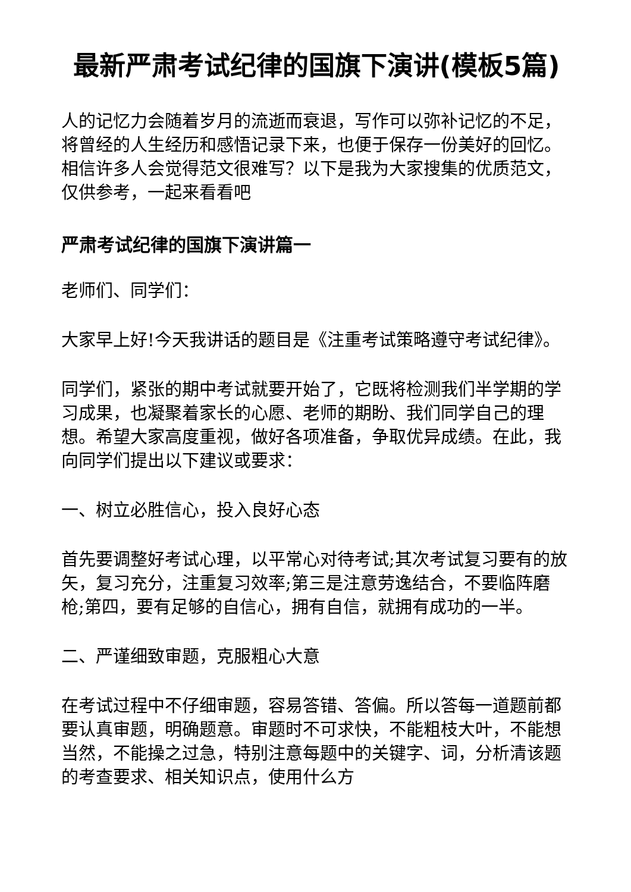最新严肃考试纪律的国旗下演讲(模板5篇)
人的记忆力会随着岁月的流逝而衰退，写作可以弥补记忆的不足，将曾经的人生经历和感悟记录下来，也便于保存一份美好的回忆。相信许多人会觉得范文很难写？以下是我为大家搜集的优质范文，仅供参考，一起来看看吧
严肃考试纪律的国旗下演讲篇一
老师们、同学们：
大家早上好!今天我讲话的题目是《注重考试策略遵守考试纪律》。
同学们，紧张的期中考试就要开始了，它既将检测我们半学期的学习成果，也凝聚着家长的心愿、老师的期盼、我们同学自己的理想。希望大家高度重视，做好各项准备，争取优异成绩。在此，我向同学们提出以下建议或要求：
一、树立必胜信心，投入良好心态
首先要调整好考试心理，以平常心对待考试;其次考试复习要有的放矢，复习充分，注重复习效率;第三是注意劳逸结合，不要临阵磨枪;第四，要有足够的自信心，拥有自信，就拥有成功的一半。
二、严谨细致审题，克服粗心大意
在考试过程中不仔细审题，容易答错、答偏。所以答每一道题前都要认真审题，明确题意。审题时不可求快，不能粗枝大叶，不能想当然，不能操之过急，特别注意每题中的关键字、词，分析清该题的考查要求、相关知识点，使用什么方